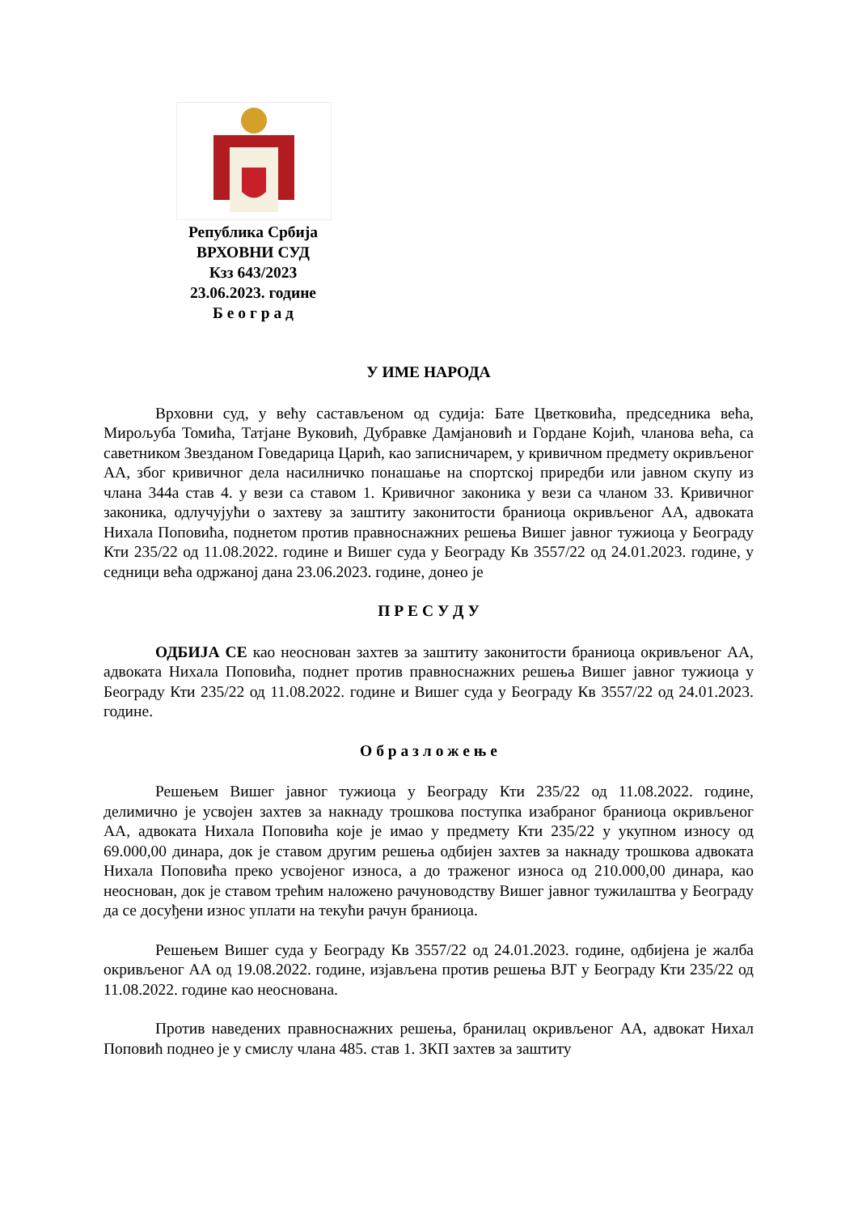Република Србија
ВРХОВНИ СУД
Кзз 643/2023
23.06.2023. године
Б е о г р а д
У ИМЕ НАРОДА
Врховни суд, у већу састављеном од судија: Бате Цветковића, председника већа, Мирољуба Томића, Татјане Вуковић, Дубравке Дамјановић и Гордане Којић, чланова већа, са саветником Звезданом Говедарица Царић, као записничарем, у кривичном предмету окривљеног АА, због кривичног дела насилничко понашање на спортској приредби или јавном скупу из члана 344а став 4. у вези са ставом 1. Кривичног законика у вези са чланом 33. Кривичног законика, одлучујући о захтеву за заштиту законитости браниоца окривљеног АА, адвоката Нихала Поповића, поднетом против правноснажних решења Вишег јавног тужиоца у Београду Кти 235/22 од 11.08.2022. године и Вишег суда у Београду Кв 3557/22 од 24.01.2023. године, у седници већа одржаној дана 23.06.2023. године, донео је
П Р Е С У Д У
ОДБИЈА СЕ као неоснован захтев за заштиту законитости браниоца окривљеног АА, адвоката Нихала Поповића, поднет против правноснажних решења Вишег јавног тужиоца у Београду Кти 235/22 од 11.08.2022. године и Вишег суда у Београду Кв 3557/22 од 24.01.2023. године.
О б р а з л о ж е њ е
Решењем Вишег јавног тужиоца у Београду Кти 235/22 од 11.08.2022. године, делимично је усвојен захтев за накнаду трошкова поступка изабраног браниоца окривљеног АА, адвоката Нихала Поповића које је имао у предмету Кти 235/22 у укупном износу од 69.000,00 динара, док је ставом другим решења одбијен захтев за накнаду трошкова адвоката Нихала Поповића преко усвојеног износа, а до траженог износа од 210.000,00 динара, као неоснован, док је ставом трећим наложено рачуноводству Вишег јавног тужилаштва у Београду да се досуђени износ уплати на текући рачун браниоца.
Решењем Вишег суда у Београду Кв 3557/22 од 24.01.2023. године, одбијена је жалба окривљеног АА од 19.08.2022. године, изјављена против решења ВЈТ у Београду Кти 235/22 од 11.08.2022. године као неоснована.
Против наведених правноснажних решења, бранилац окривљеног АА, адвокат Нихал Поповић поднео је у смислу члана 485. став 1. ЗКП захтев за заштиту